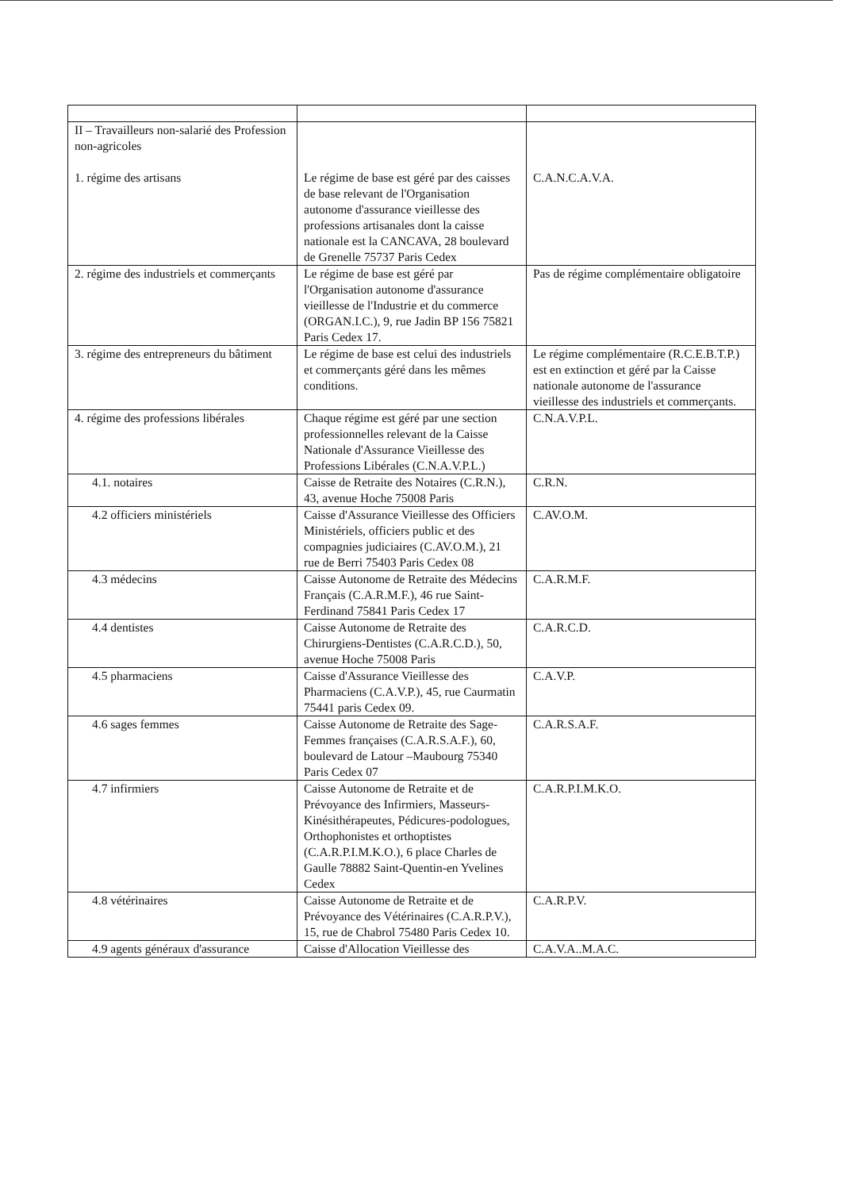| II – Travailleurs non-salarié des Profession non-agricoles 1. régime des artisans | Le régime de base est géré par des caisses de base relevant de l'Organisation autonome d'assurance vieillesse des professions artisanales dont la caisse nationale est la CANCAVA, 28 boulevard de Grenelle 75737 Paris Cedex | C.A.N.C.A.V.A. |
| 2. régime des industriels et commerçants | Le régime de base est géré par l'Organisation autonome d'assurance vieillesse de l'Industrie et du commerce (ORGAN.I.C.), 9, rue Jadin BP 156 75821 Paris Cedex 17. | Pas de régime complémentaire obligatoire |
| 3. régime des entrepreneurs du bâtiment | Le régime de base est celui des industriels et commerçants géré dans les mêmes conditions. | Le régime complémentaire (R.C.E.B.T.P.) est en extinction et géré par la Caisse nationale autonome de l'assurance vieillesse des industriels et commerçants. |
| 4. régime des professions libérales | Chaque régime est géré par une section professionnelles relevant de la Caisse Nationale d'Assurance Vieillesse des Professions Libérales (C.N.A.V.P.L.) | C.N.A.V.P.L. |
| 4.1. notaires | Caisse de Retraite des Notaires (C.R.N.), 43, avenue Hoche 75008 Paris | C.R.N. |
| 4.2 officiers ministériels | Caisse d'Assurance Vieillesse des Officiers Ministériels, officiers public et des compagnies judiciaires (C.AV.O.M.), 21 rue de Berri 75403 Paris Cedex 08 | C.AV.O.M. |
| 4.3 médecins | Caisse Autonome de Retraite des Médecins Français (C.A.R.M.F.), 46 rue Saint-Ferdinand 75841 Paris Cedex 17 | C.A.R.M.F. |
| 4.4 dentistes | Caisse Autonome de Retraite des Chirurgiens-Dentistes (C.A.R.C.D.), 50, avenue Hoche 75008 Paris | C.A.R.C.D. |
| 4.5 pharmaciens | Caisse d'Assurance Vieillesse des Pharmaciens (C.A.V.P.), 45, rue Caurmatin 75441 paris Cedex 09. | C.A.V.P. |
| 4.6 sages femmes | Caisse Autonome de Retraite des Sage-Femmes françaises (C.A.R.S.A.F.), 60, boulevard de Latour –Maubourg 75340 Paris Cedex 07 | C.A.R.S.A.F. |
| 4.7 infirmiers | Caisse Autonome de Retraite et de Prévoyance des Infirmiers, Masseurs-Kinésithérapeutes, Pédicures-podologues, Orthophonistes et orthoptistes (C.A.R.P.I.M.K.O.), 6 place Charles de Gaulle 78882 Saint-Quentin-en Yvelines Cedex | C.A.R.P.I.M.K.O. |
| 4.8 vétérinaires | Caisse Autonome de Retraite et de Prévoyance des Vétérinaires (C.A.R.P.V.), 15, rue de Chabrol 75480 Paris Cedex 10. | C.A.R.P.V. |
| 4.9 agents généraux d'assurance | Caisse d'Allocation Vieillesse des | C.A.V.A..M.A.C. |